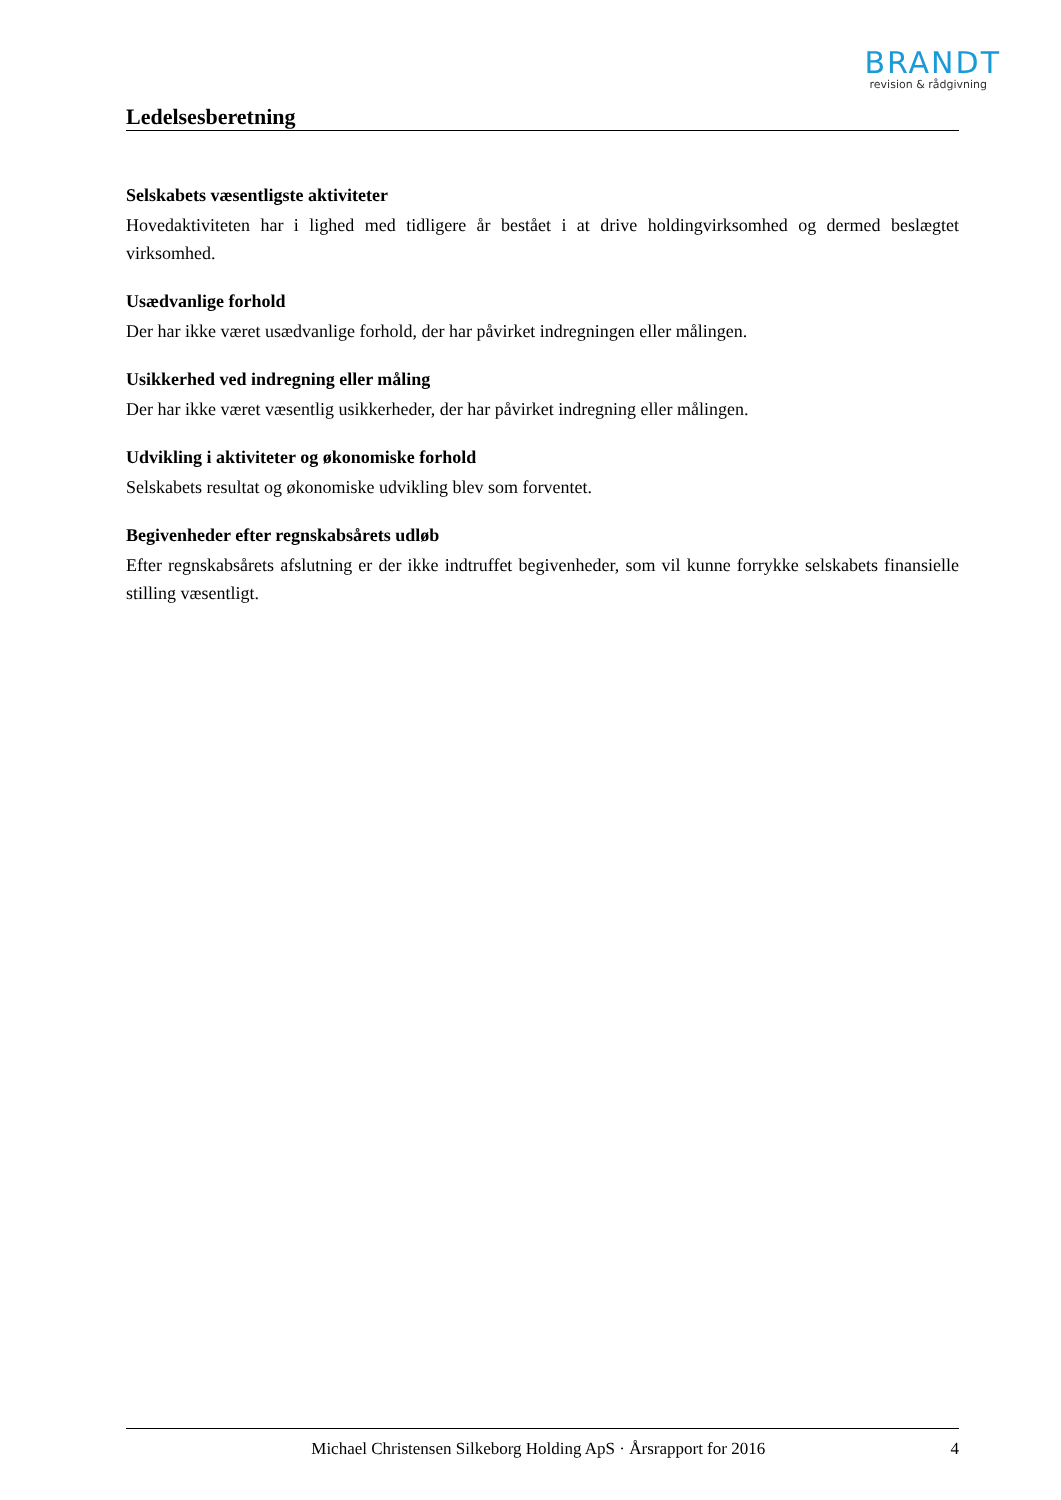BRANDT
revision & rådgivning
Ledelsesberetning
Selskabets væsentligste aktiviteter
Hovedaktiviteten har i lighed med tidligere år bestået i at drive holdingvirksomhed og dermed beslægtet virksomhed.
Usædvanlige forhold
Der har ikke været usædvanlige forhold, der har påvirket indregningen eller målingen.
Usikkerhed ved indregning eller måling
Der har ikke været væsentlig usikkerheder, der har påvirket indregning eller målingen.
Udvikling i aktiviteter og økonomiske forhold
Selskabets resultat og økonomiske udvikling blev som forventet.
Begivenheder efter regnskabsårets udløb
Efter regnskabsårets afslutning er der ikke indtruffet begivenheder, som vil kunne forrykke selskabets finansielle stilling væsentligt.
Michael Christensen Silkeborg Holding ApS · Årsrapport for 2016 4